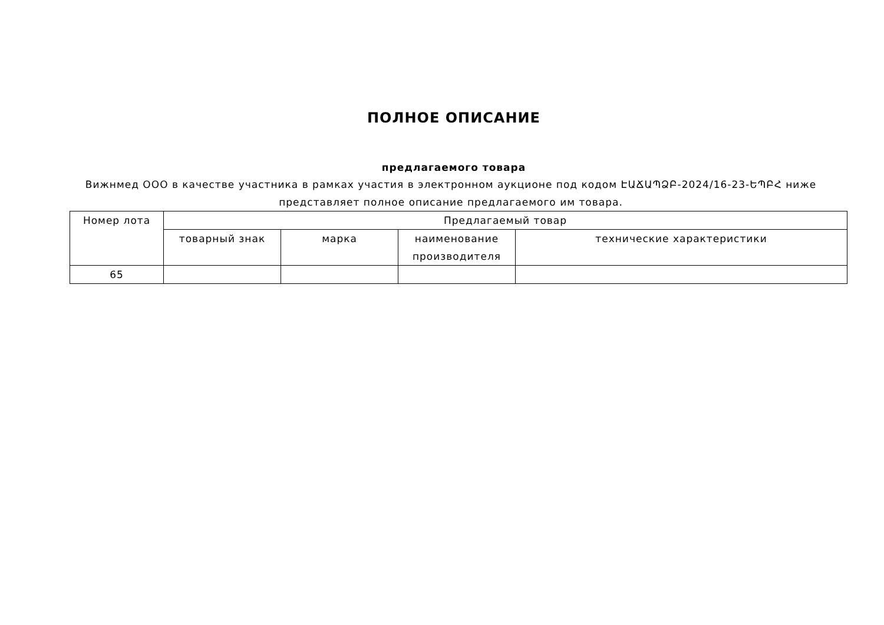ПОЛНОЕ ОПИСАНИЕ
предлагаемого товара
Вижнмед ООО в качестве участника в рамках участия в электронном аукционе под кодом ԷԱՃԱՊՁԲ-2024/16-23-ԵՊԲՀ ниже представляет полное описание предлагаемого им товара.
| Номер лота | Предлагаемый товар | | | |
| --- | --- | --- | --- | --- |
| | товарный знак | марка | наименование производителя | технические характеристики |
| 65 | | | | |